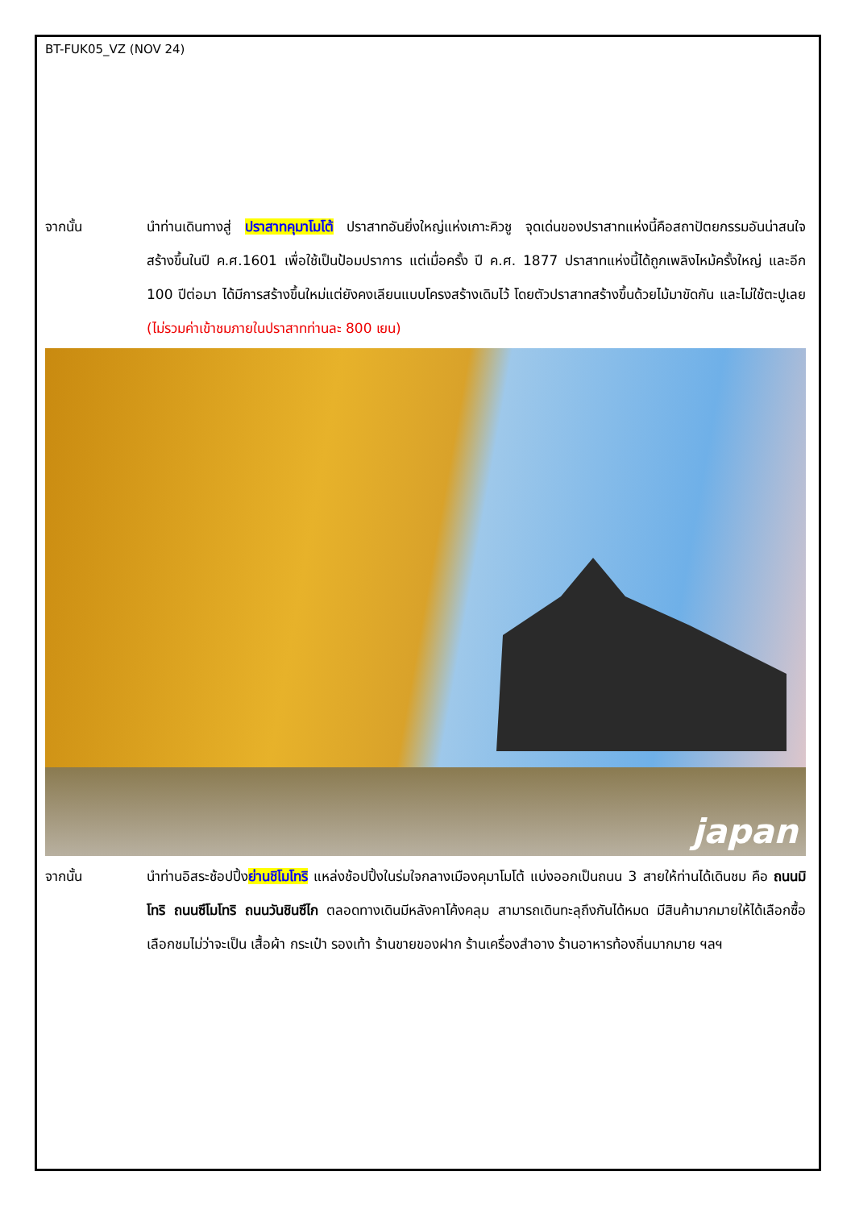BT-FUK05_VZ (NOV 24)
จากนั้น นำท่านเดินทางสู่ ปราสาทคุมาโมโต้ ปราสาทอันยิ่งใหญ่แห่งเกาะคิวชู จุดเด่นของปราสาทแห่งนี้คือสถาปัตยกรรมอันน่าสนใจ สร้างขึ้นในปี ค.ศ.1601 เพื่อใช้เป็นป้อมปราการ แต่เมื่อครั้ง ปี ค.ศ. 1877 ปราสาทแห่งนี้ได้ถูกเพลิงไหม้ครั้งใหญ่ และอีก 100 ปีต่อมา ได้มีการสร้างขึ้นใหม่แต่ยังคงเลียนแบบโครงสร้างเดิมไว้ โดยตัวปราสาทสร้างขึ้นด้วยไม้มาขัดกัน และไม่ใช้ตะปูเลย (ไม่รวมค่าเข้าชมภายในปราสาทท่านละ 800 เยน)
japan
จากนั้น นำท่านอิสระช้อปปิ้งย่านชิโมโทริ แหล่งช้อปปิ้งในร่มใจกลางเมืองคุมาโมโต้ แบ่งออกเป็นถนน 3 สายให้ท่านได้เดินชม คือ ถนนมิโทริ ถนนซึโมโทริ ถนนวันชินซึไก ตลอดทางเดินมีหลังคาโค้งคลุม สามารถเดินทะลุถึงกันได้หมด มีสินค้ามากมายให้ได้เลือกซื้อเลือกชมไม่ว่าจะเป็น เสื้อผ้า กระเป๋า รองเท้า ร้านขายของฝาก ร้านเครื่องสำอาง ร้านอาหารท้องถิ่นมากมาย ฯลฯ